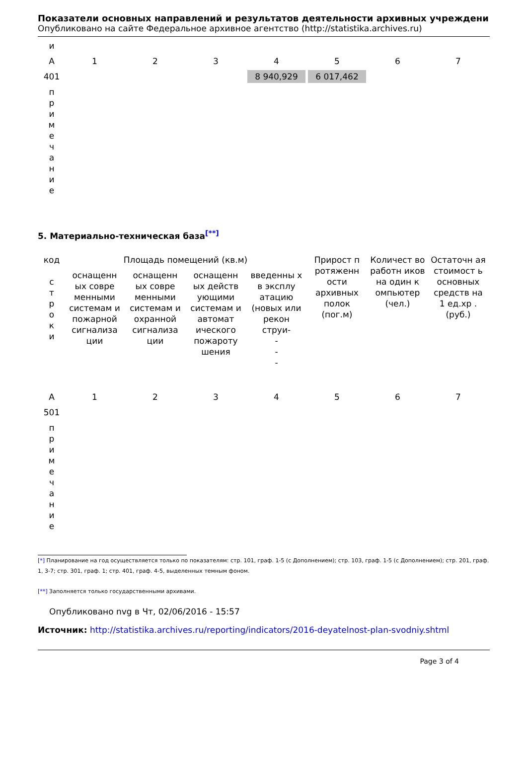Показатели основных направлений и результатов деятельности архивных учреждени
Опубликовано на сайте Федеральное архивное агентство (http://statistika.archives.ru)
| и | | | | | | | |
| А | 1 | 2 | 3 | 4 | 5 | 6 | 7 |
| 401 | | | | 8 940,929 | 6 017,462 | | |
| п р и м е ч а н и е | | | | | | | |
5. Материально-техническая база<sup>[**]</sup>
| код с т р о к и | Площадь помещений (кв.м) | | | | Прирост п ротяженн ости архивных полок (пог.м) | Количест во работн иков на один к омпьютер (чел.) | Остаточн ая стоимост ь основных средств на 1 ед.хр . (руб.) |
| --- | --- | --- | --- | --- | --- | --- | --- |
| | оснащенн ых совре менными системам и пожарной сигнализа ции | оснащенн ых совре менными системам и охранной сигнализа ции | оснащенн ых действ ующими системам и автомат ического пожароту шения | введенны х в эксплу атацию (новых или рекон струи- - - - | | | |
| А | 1 | 2 | 3 | 4 | 5 | 6 | 7 |
| 501 | | | | | | | |
| п р и м е ч а н и е | | | | | | | |
[*] Планирование на год осуществляется только по показателям: стр. 101, граф. 1-5 (с Дополнением); стр. 103, граф. 1-5 (с Дополнением); стр. 201, граф. 1, 3-7; стр. 301, граф. 1; стр. 401, граф. 4-5, выделенных темным фоном.
[**] Заполняется только государственными архивами.
Опубликовано nvg в Чт, 02/06/2016 - 15:57
Источник: http://statistika.archives.ru/reporting/indicators/2016-deyatelnost-plan-svodniy.shtml
Page 3 of 4